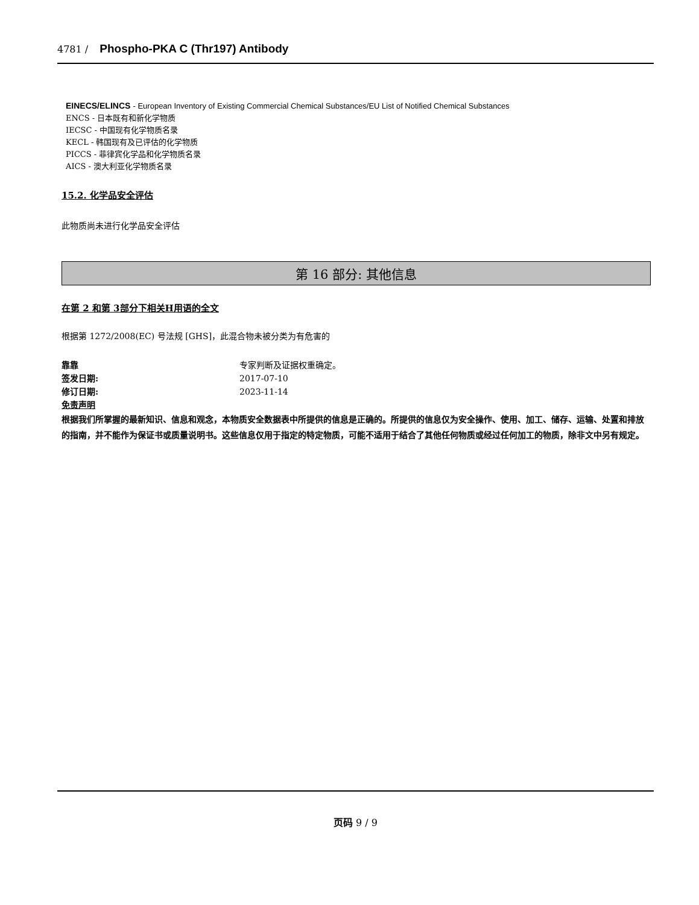4781 / Phospho-PKA C (Thr197) Antibody
EINECS/ELINCS - European Inventory of Existing Commercial Chemical Substances/EU List of Notified Chemical Substances
ENCS - 日本既有和新化学物质
IECSC - 中国现有化学物质名录
KECL - 韩国现有及已评估的化学物质
PICCS - 菲律宾化学品和化学物质名录
AICS - 澳大利亚化学物质名录
15.2. 化学品安全评估
此物质尚未进行化学品安全评估
第 16 部分: 其他信息
在第 2 和第 3部分下相关H用语的全文
根据第 1272/2008(EC) 号法规 [GHS]，此混合物未被分类为有危害的
靠靠 专家判断及证据权重确定。
签发日期: 2017-07-10
修订日期: 2023-11-14
免责声明
根据我们所掌握的最新知识、信息和观念，本物质安全数据表中所提供的信息是正确的。所提供的信息仅为安全操作、使用、加工、储存、运输、处置和排放的指南，并不能作为保证书或质量说明书。这些信息仅用于指定的特定物质，可能不适用于结合了其他任何物质或经过任何加工的物质，除非文中另有规定。
页码 9 / 9